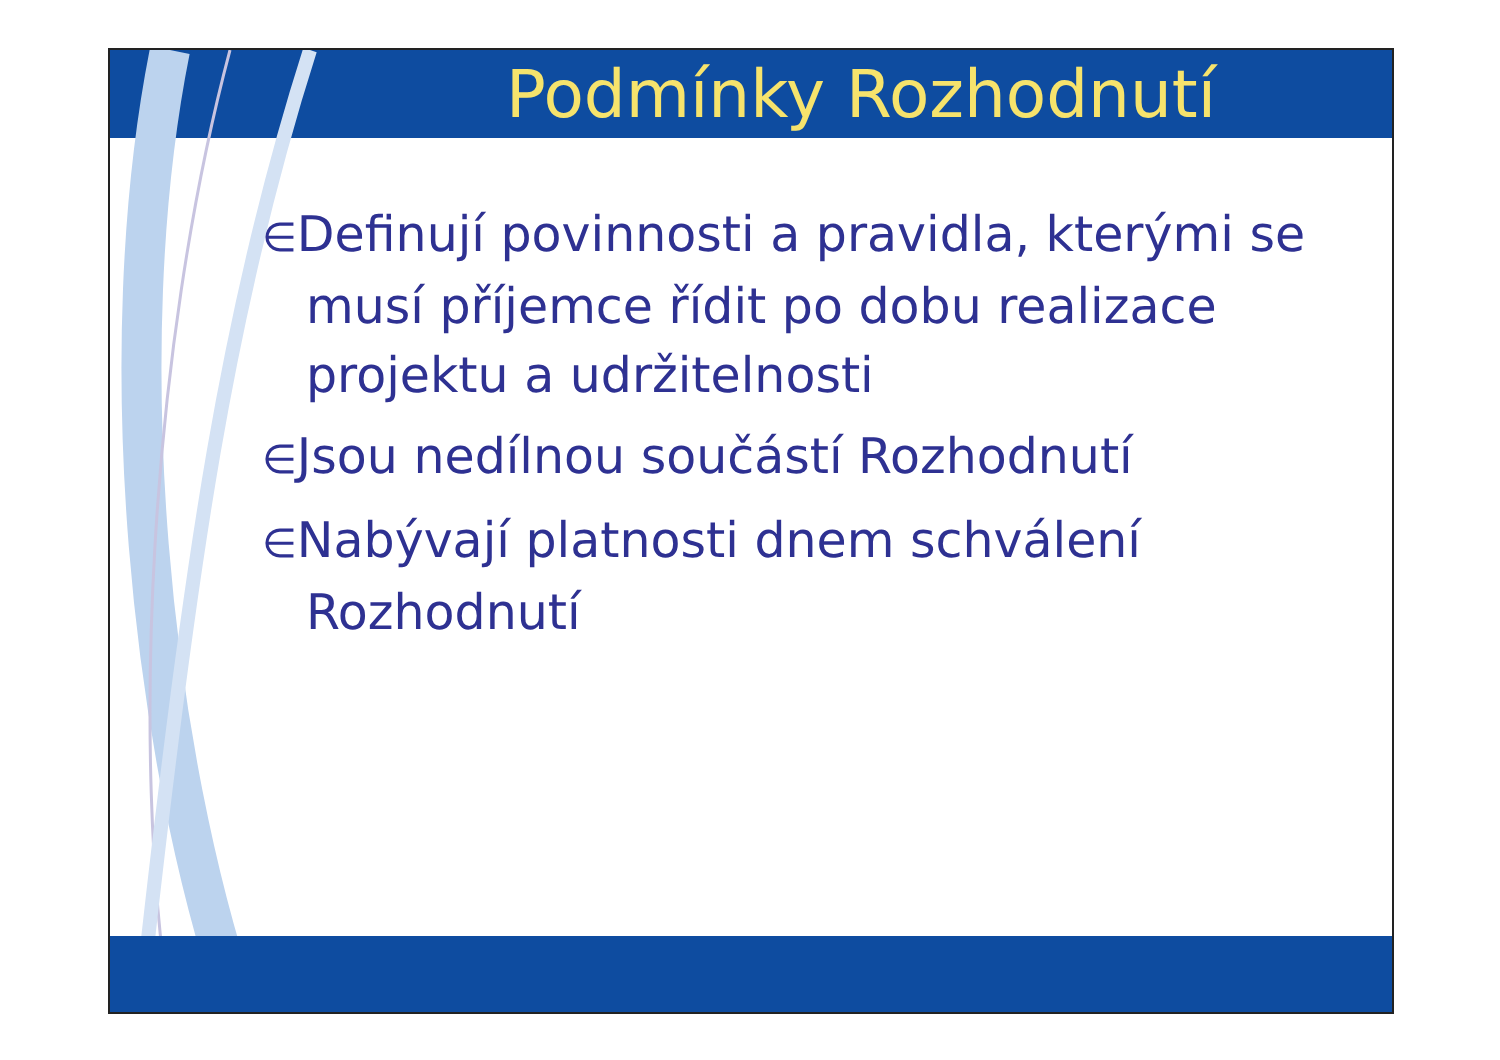Podmínky Rozhodnutí
∈Definují povinnosti a pravidla, kterými se musí příjemce řídit po dobu realizace projektu a udržitelnosti
∈Jsou nedílnou součástí Rozhodnutí
∈Nabývají platnosti dnem schválení Rozhodnutí